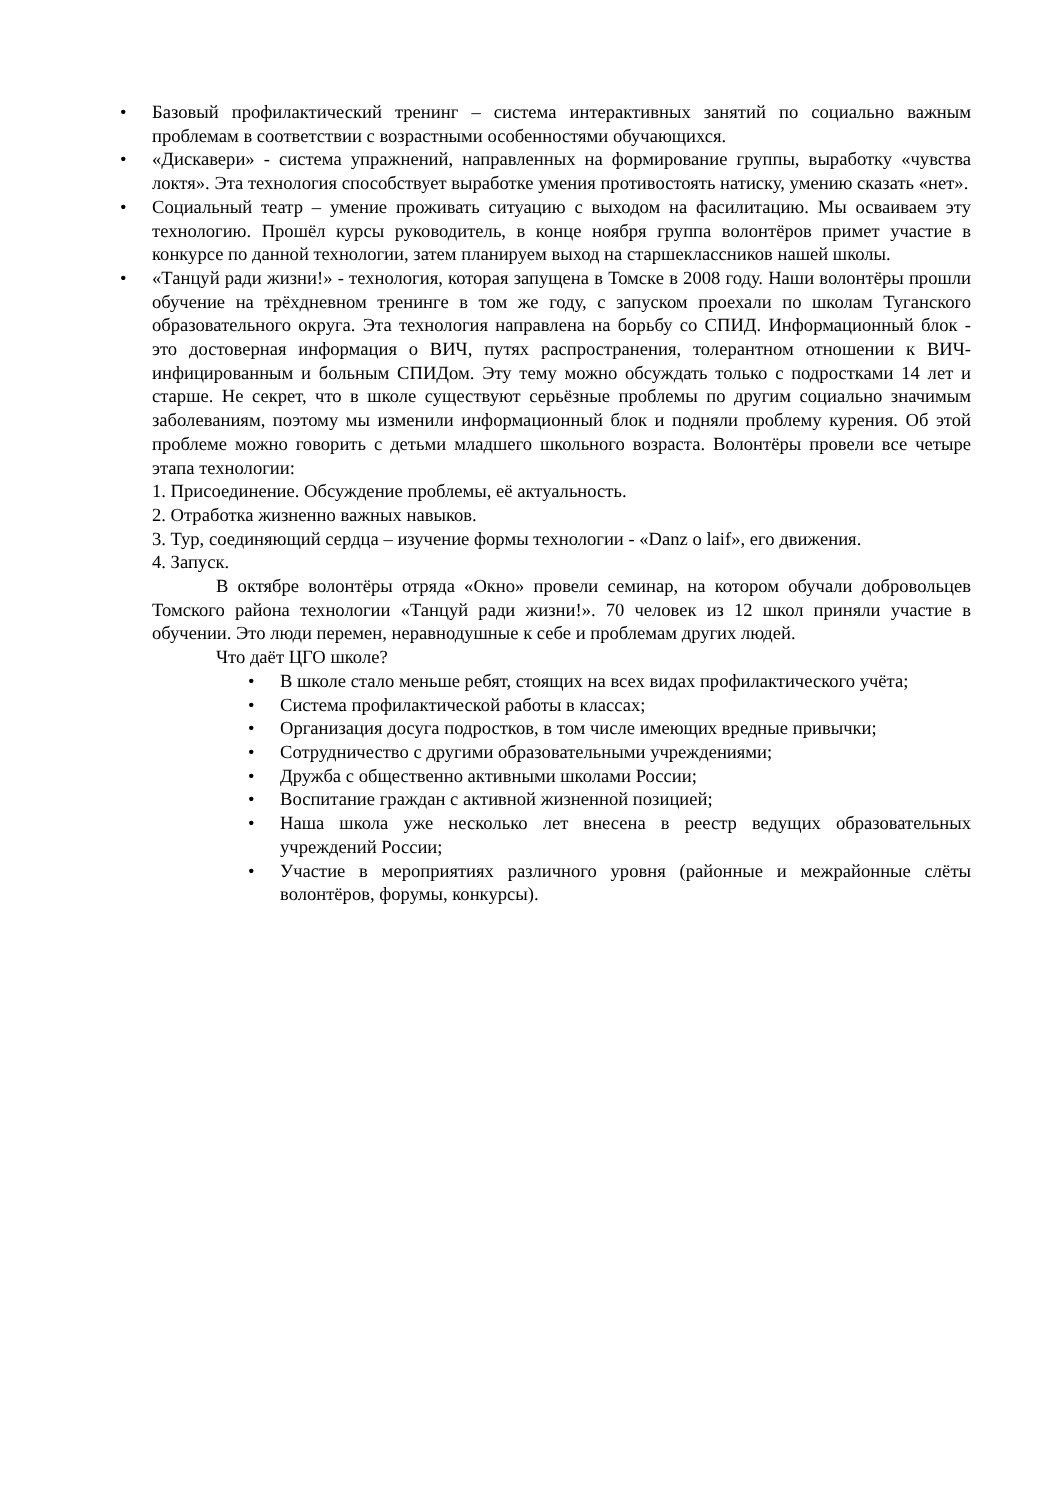• Базовый профилактический тренинг – система интерактивных занятий по социально важным проблемам в соответствии с возрастными особенностями обучающихся.
• «Дискавери» - система упражнений, направленных на формирование группы, выработку «чувства локтя». Эта технология способствует выработке умения противостоять натиску, умению сказать «нет».
• Социальный театр – умение проживать ситуацию с выходом на фасилитацию. Мы осваиваем эту технологию. Прошёл курсы руководитель, в конце ноября группа волонтёров примет участие в конкурсе по данной технологии, затем планируем выход на старшеклассников нашей школы.
• «Танцуй ради жизни!» - технология, которая запущена в Томске в 2008 году. Наши волонтёры прошли обучение на трёхдневном тренинге в том же году, с запуском проехали по школам Туганского образовательного округа. Эта технология направлена на борьбу со СПИД. Информационный блок - это достоверная информация о ВИЧ, путях распространения, толерантном отношении к ВИЧ-инфицированным и больным СПИДом. Эту тему можно обсуждать только с подростками 14 лет и старше. Не секрет, что в школе существуют серьёзные проблемы по другим социально значимым заболеваниям, поэтому мы изменили информационный блок и подняли проблему курения. Об этой проблеме можно говорить с детьми младшего школьного возраста. Волонтёры провели все четыре этапа технологии:
1. Присоединение. Обсуждение проблемы, её актуальность.
2. Отработка жизненно важных навыков.
3. Тур, соединяющий сердца – изучение формы технологии - «Danz o laif», его движения.
4. Запуск.
В октябре волонтёры отряда «Окно» провели семинар, на котором обучали добровольцев Томского района технологии «Танцуй ради жизни!». 70 человек из 12 школ приняли участие в обучении. Это люди перемен, неравнодушные к себе и проблемам других людей.
Что даёт ЦГО школе?
• В школе стало меньше ребят, стоящих на всех видах профилактического учёта;
• Система профилактической работы в классах;
• Организация досуга подростков, в том числе имеющих вредные привычки;
• Сотрудничество с другими образовательными учреждениями;
• Дружба с общественно активными школами России;
• Воспитание граждан с активной жизненной позицией;
• Наша школа уже несколько лет внесена в реестр ведущих образовательных учреждений России;
• Участие в мероприятиях различного уровня (районные и межрайонные слёты волонтёров, форумы, конкурсы).